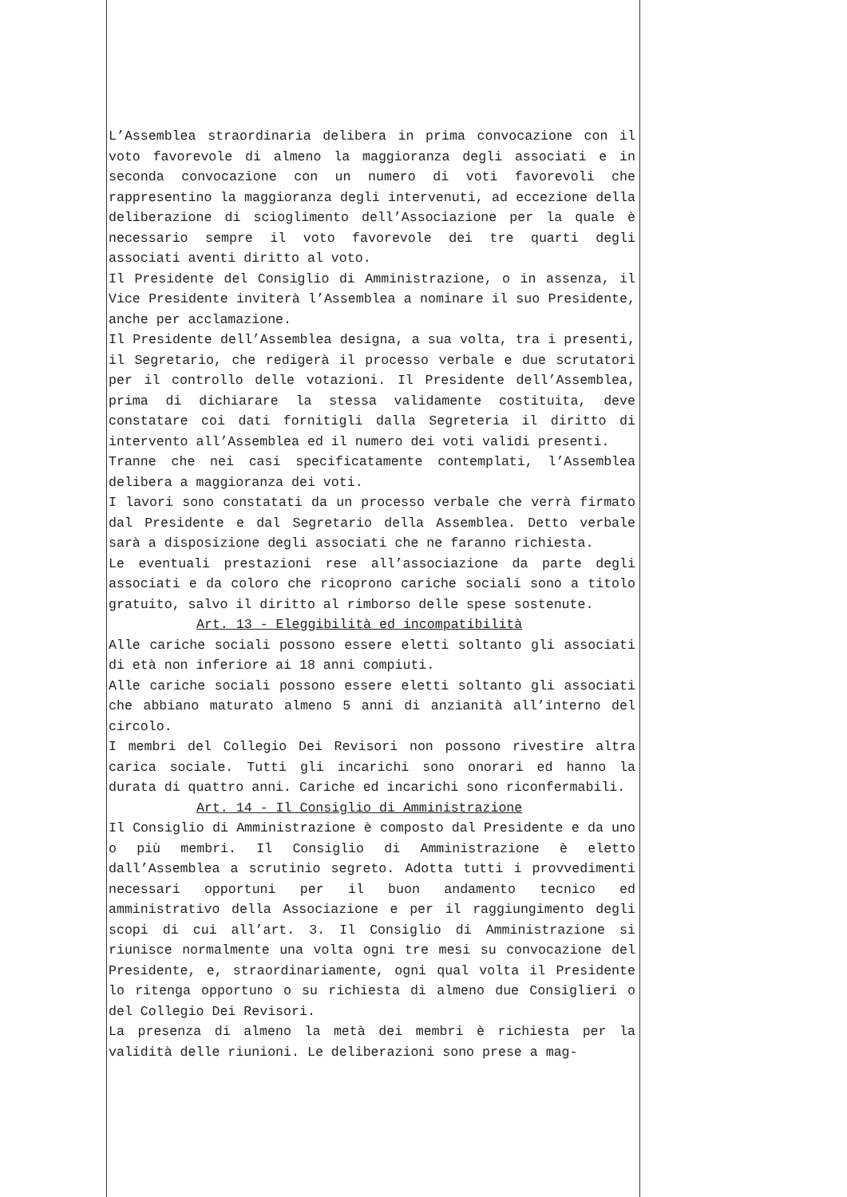L’Assemblea straordinaria delibera in prima convocazione con il voto favorevole di almeno la maggioranza degli associati e in seconda convocazione con un numero di voti favorevoli che rappresentino la maggioranza degli intervenuti, ad eccezione della deliberazione di scioglimento dell’Associazione per la quale è necessario sempre il voto favorevole dei tre quarti degli associati aventi diritto al voto.
Il Presidente del Consiglio di Amministrazione, o in assenza, il Vice Presidente inviterà l’Assemblea a nominare il suo Presidente, anche per acclamazione.
Il Presidente dell’Assemblea designa, a sua volta, tra i presenti, il Segretario, che redigerà il processo verbale e due scrutatori per il controllo delle votazioni. Il Presidente dell’Assemblea, prima di dichiarare la stessa validamente costituita, deve constatare coi dati fornitigli dalla Segreteria il diritto di intervento all’Assemblea ed il numero dei voti validi presenti.
Tranne che nei casi specificatamente contemplati, l’Assemblea delibera a maggioranza dei voti.
I lavori sono constatati da un processo verbale che verrà firmato dal Presidente e dal Segretario della Assemblea. Detto verbale sarà a disposizione degli associati che ne faranno richiesta.
Le eventuali prestazioni rese all’associazione da parte degli associati e da coloro che ricoprono cariche sociali sono a titolo gratuito, salvo il diritto al rimborso delle spese sostenute.
Art. 13 - Eleggibilità ed incompatibilità
Alle cariche sociali possono essere eletti soltanto gli associati di età non inferiore ai 18 anni compiuti.
Alle cariche sociali possono essere eletti soltanto gli associati che abbiano maturato almeno 5 anni di anzianità all’interno del circolo.
I membri del Collegio Dei Revisori non possono rivestire altra carica sociale. Tutti gli incarichi sono onorari ed hanno la durata di quattro anni. Cariche ed incarichi sono riconfermabili.
Art. 14 - Il Consiglio di Amministrazione
Il Consiglio di Amministrazione è composto dal Presidente e da uno o più membri. Il Consiglio di Amministrazione è eletto dall’Assemblea a scrutinio segreto. Adotta tutti i provvedimenti necessari opportuni per il buon andamento tecnico ed amministrativo della Associazione e per il raggiungimento degli scopi di cui all’art. 3. Il Consiglio di Amministrazione si riunisce normalmente una volta ogni tre mesi su convocazione del Presidente, e, straordinariamente, ogni qual volta il Presidente lo ritenga opportuno o su richiesta di almeno due Consiglieri o del Collegio Dei Revisori.
La presenza di almeno la metà dei membri è richiesta per la validità delle riunioni. Le deliberazioni sono prese a mag-